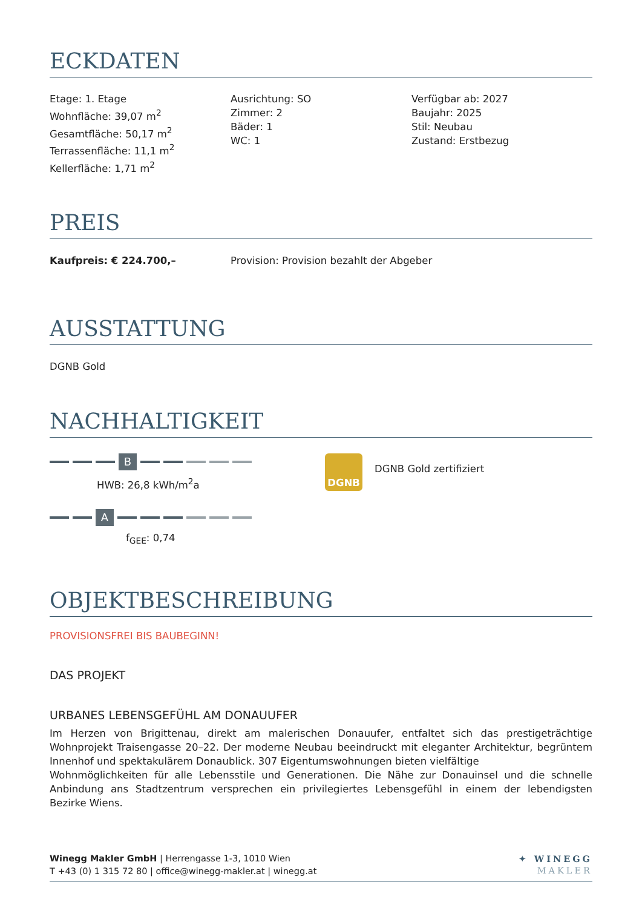ECKDATEN
Etage: 1. Etage
Wohnfläche: 39,07 m<sup>2</sup>
Gesamtfläche: 50,17 m<sup>2</sup>
Terrassenfläche: 11,1 m<sup>2</sup>
Kellerfläche: 1,71 m<sup>2</sup>
Ausrichtung: SO
Zimmer: 2
Bäder: 1
WC: 1
Verfügbar ab: 2027
Baujahr: 2025
Stil: Neubau
Zustand: Erstbezug
PREIS
Kaufpreis: € 224.700,– Provision: Provision bezahlt der Abgeber
AUSSTATTUNG
DGNB Gold
NACHHALTIGKEIT
B
HWB: 26,8 kWh/m<sup>2</sup>a
A
f<sub>GEE</sub>: 0,74
DGNB
DGNB Gold zertifiziert
OBJEKTBESCHREIBUNG
PROVISIONSFREI BIS BAUBEGINN!
DAS PROJEKT
URBANES LEBENSGEFÜHL AM DONAUUFER
Im Herzen von Brigittenau, direkt am malerischen Donauufer, entfaltet sich das prestigeträchtige Wohnprojekt Traisengasse 20–22. Der moderne Neubau beeindruckt mit eleganter Architektur, begrüntem Innenhof und spektakulärem Donaublick. 307 Eigentumswohnungen bieten vielfältige
Wohnmöglichkeiten für alle Lebensstile und Generationen. Die Nähe zur Donauinsel und die schnelle Anbindung ans Stadtzentrum versprechen ein privilegiertes Lebensgefühl in einem der lebendigsten Bezirke Wiens.
Winegg Makler GmbH | Herrengasse 1-3, 1010 Wien
T +43 (0) 1 315 72 80 | office@winegg-makler.at | winegg.at
✦ WINEGG
MAKLER